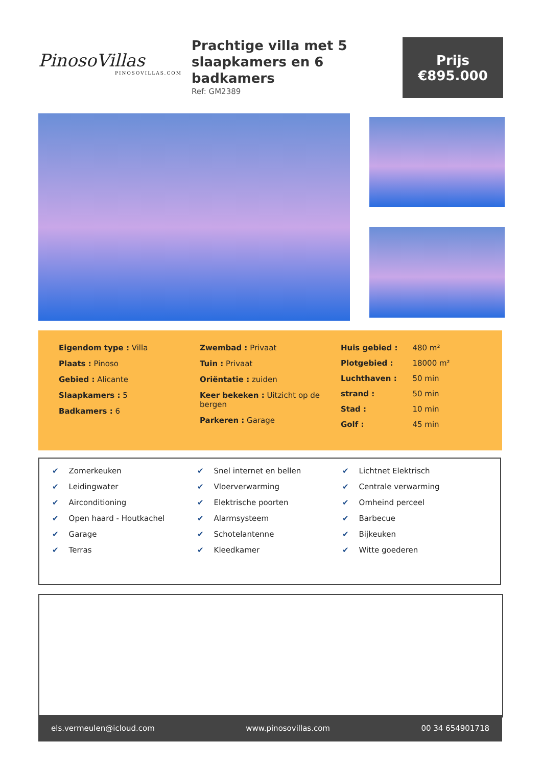PinosoVillas
PINOSOVILLAS.COM
Prachtige villa met 5 slaapkamers en 6 badkamers
Ref: GM2389
Prijs
€895.000
Eigendom type : Villa
Plaats : Pinoso
Gebied : Alicante
Slaapkamers : 5
Badkamers : 6
Zwembad : Privaat
Tuin : Privaat
Oriëntatie : zuiden
Keer bekeken : Uitzicht op de bergen
Parkeren : Garage
| Huis gebied : | 480 m² |
| Plotgebied : | 18000 m² |
| Luchthaven : | 50 min |
| strand : | 50 min |
| Stad : | 10 min |
| Golf : | 45 min |
✔ Zomerkeuken
✔ Leidingwater
✔ Airconditioning
✔ Open haard - Houtkachel
✔ Garage
✔ Terras
✔ Snel internet en bellen
✔ Vloerverwarming
✔ Elektrische poorten
✔ Alarmsysteem
✔ Schotelantenne
✔ Kleedkamer
✔ Lichtnet Elektrisch
✔ Centrale verwarming
✔ Omheind perceel
✔ Barbecue
✔ Bijkeuken
✔ Witte goederen
els.vermeulen@icloud.com www.pinosovillas.com 00 34 654901718